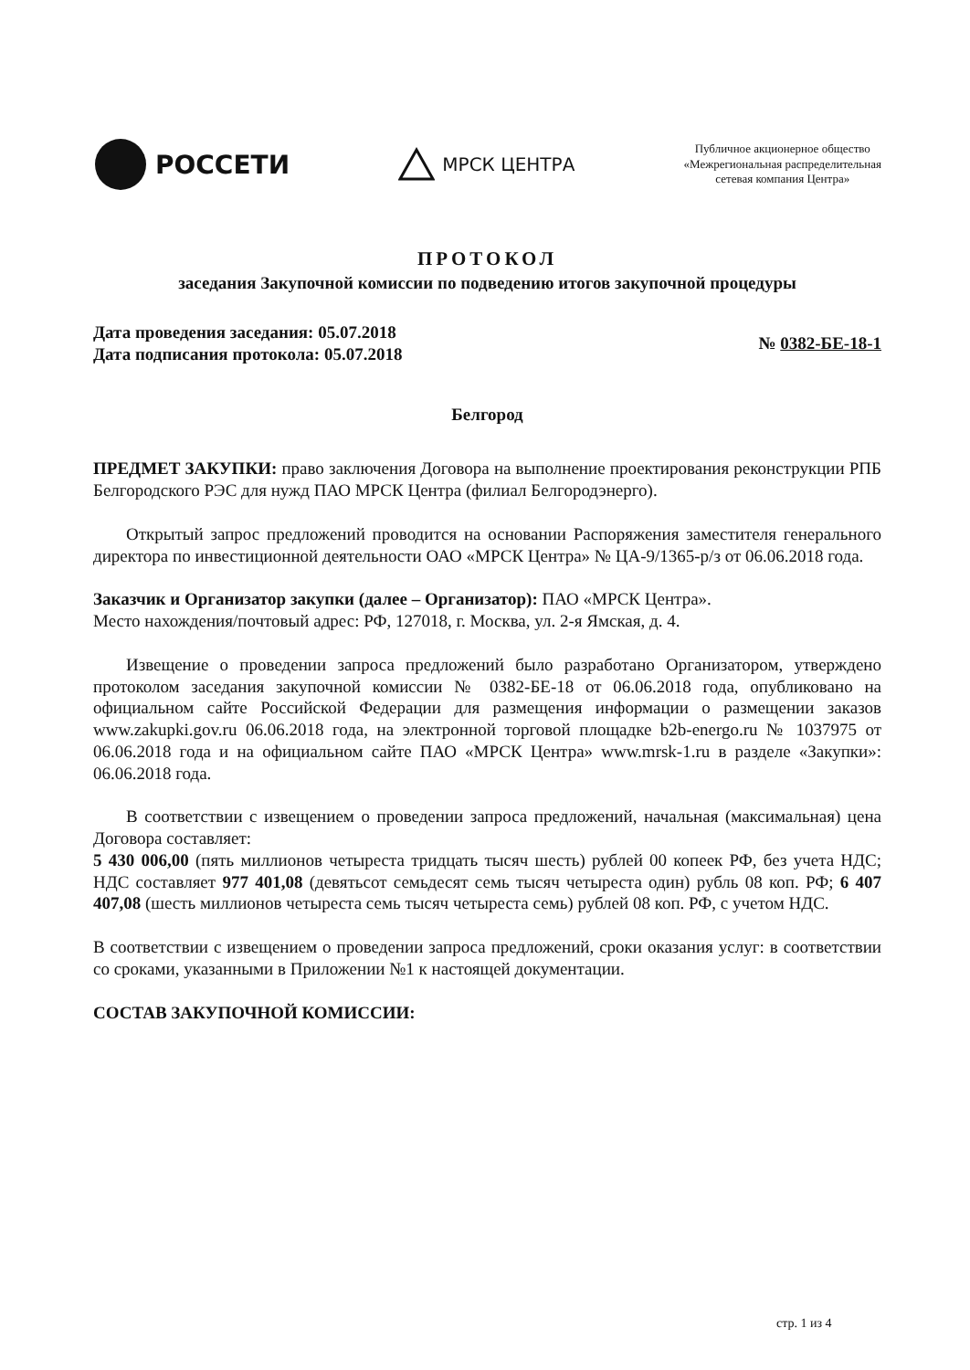РОССЕТИ
МРСК ЦЕНТРА
Публичное акционерное общество
«Межрегиональная распределительная
сетевая компания Центра»
ПРОТОКОЛ
заседания Закупочной комиссии по подведению итогов закупочной процедуры
Дата проведения заседания: 05.07.2018
Дата подписания протокола: 05.07.2018
№ 0382-БЕ-18-1
Белгород
ПРЕДМЕТ ЗАКУПКИ: право заключения Договора на выполнение проектирования реконструкции РПБ Белгородского РЭС для нужд ПАО МРСК Центра (филиал Белгородэнерго).
Открытый запрос предложений проводится на основании Распоряжения заместителя генерального директора по инвестиционной деятельности ОАО «МРСК Центра» № ЦА-9/1365-р/з от 06.06.2018 года.
Заказчик и Организатор закупки (далее – Организатор): ПАО «МРСК Центра».
Место нахождения/почтовый адрес: РФ, 127018, г. Москва, ул. 2-я Ямская, д. 4.
Извещение о проведении запроса предложений было разработано Организатором, утверждено протоколом заседания закупочной комиссии № 0382-БЕ-18 от 06.06.2018 года, опубликовано на официальном сайте Российской Федерации для размещения информации о размещении заказов www.zakupki.gov.ru 06.06.2018 года, на электронной торговой площадке b2b-energo.ru № 1037975 от 06.06.2018 года и на официальном сайте ПАО «МРСК Центра» www.mrsk-1.ru в разделе «Закупки»: 06.06.2018 года.
В соответствии с извещением о проведении запроса предложений, начальная (максимальная) цена Договора составляет:
5 430 006,00 (пять миллионов четыреста тридцать тысяч шесть) рублей 00 копеек РФ, без учета НДС; НДС составляет 977 401,08 (девятьсот семьдесят семь тысяч четыреста один) рубль 08 коп. РФ; 6 407 407,08 (шесть миллионов четыреста семь тысяч четыреста семь) рублей 08 коп. РФ, с учетом НДС.
В соответствии с извещением о проведении запроса предложений, сроки оказания услуг: в соответствии со сроками, указанными в Приложении №1 к настоящей документации.
СОСТАВ ЗАКУПОЧНОЙ КОМИССИИ:
стр. 1 из 4